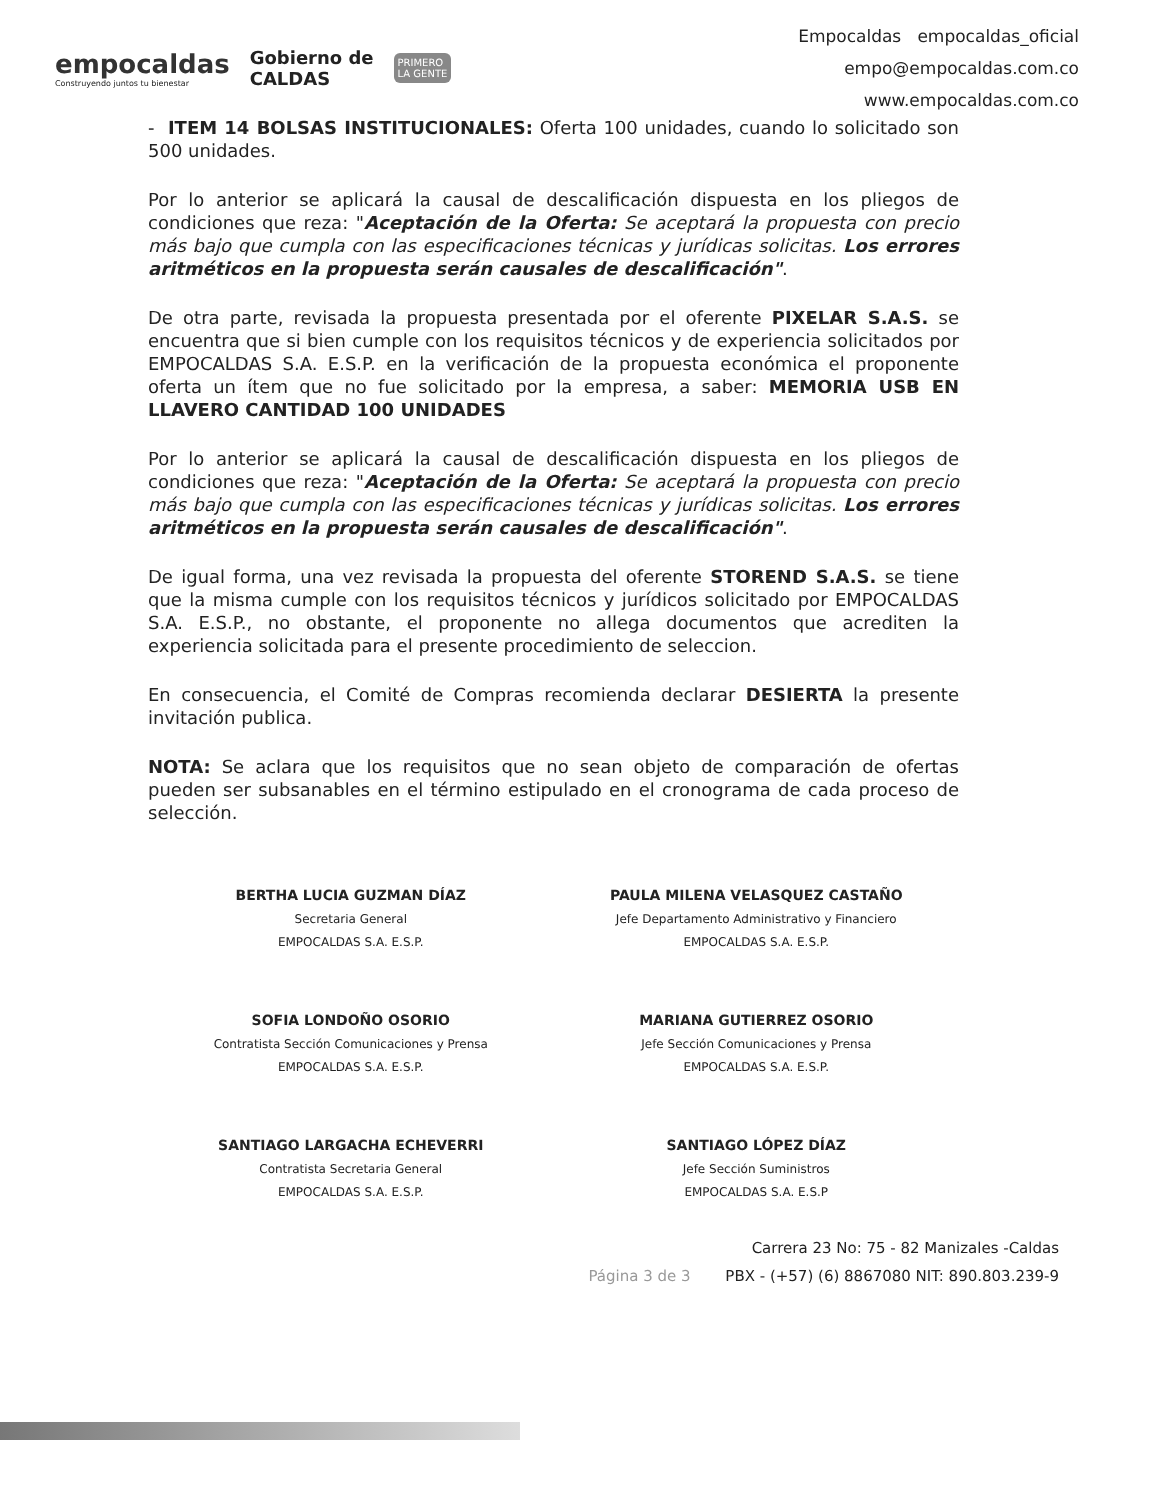empocaldas
Construyendo juntos tu bienestar
Gobierno de
CALDAS
PRIMERO
LA GENTE
Empocaldas empocaldas_oficial
empo@empocaldas.com.co
www.empocaldas.com.co
- ITEM 14 BOLSAS INSTITUCIONALES: Oferta 100 unidades, cuando lo solicitado son 500 unidades.
Por lo anterior se aplicará la causal de descalificación dispuesta en los pliegos de condiciones que reza: "Aceptación de la Oferta: Se aceptará la propuesta con precio más bajo que cumpla con las especificaciones técnicas y jurídicas solicitas. Los errores aritméticos en la propuesta serán causales de descalificación".
De otra parte, revisada la propuesta presentada por el oferente PIXELAR S.A.S. se encuentra que si bien cumple con los requisitos técnicos y de experiencia solicitados por EMPOCALDAS S.A. E.S.P. en la verificación de la propuesta económica el proponente oferta un ítem que no fue solicitado por la empresa, a saber: MEMORIA USB EN LLAVERO CANTIDAD 100 UNIDADES
Por lo anterior se aplicará la causal de descalificación dispuesta en los pliegos de condiciones que reza: "Aceptación de la Oferta: Se aceptará la propuesta con precio más bajo que cumpla con las especificaciones técnicas y jurídicas solicitas. Los errores aritméticos en la propuesta serán causales de descalificación".
De igual forma, una vez revisada la propuesta del oferente STOREND S.A.S. se tiene que la misma cumple con los requisitos técnicos y jurídicos solicitado por EMPOCALDAS S.A. E.S.P., no obstante, el proponente no allega documentos que acrediten la experiencia solicitada para el presente procedimiento de seleccion.
En consecuencia, el Comité de Compras recomienda declarar DESIERTA la presente invitación publica.
NOTA: Se aclara que los requisitos que no sean objeto de comparación de ofertas pueden ser subsanables en el término estipulado en el cronograma de cada proceso de selección.
BERTHA LUCIA GUZMAN DÍAZ
Secretaria General
EMPOCALDAS S.A. E.S.P.
PAULA MILENA VELASQUEZ CASTAÑO
Jefe Departamento Administrativo y Financiero
EMPOCALDAS S.A. E.S.P.
SOFIA LONDOÑO OSORIO
Contratista Sección Comunicaciones y Prensa
EMPOCALDAS S.A. E.S.P.
MARIANA GUTIERREZ OSORIO
Jefe Sección Comunicaciones y Prensa
EMPOCALDAS S.A. E.S.P.
SANTIAGO LARGACHA ECHEVERRI
Contratista Secretaria General
EMPOCALDAS S.A. E.S.P.
SANTIAGO LÓPEZ DÍAZ
Jefe Sección Suministros
EMPOCALDAS S.A. E.S.P
Carrera 23 No: 75 - 82 Manizales -Caldas
Página 3 de 3 PBX - (+57) (6) 8867080 NIT: 890.803.239-9